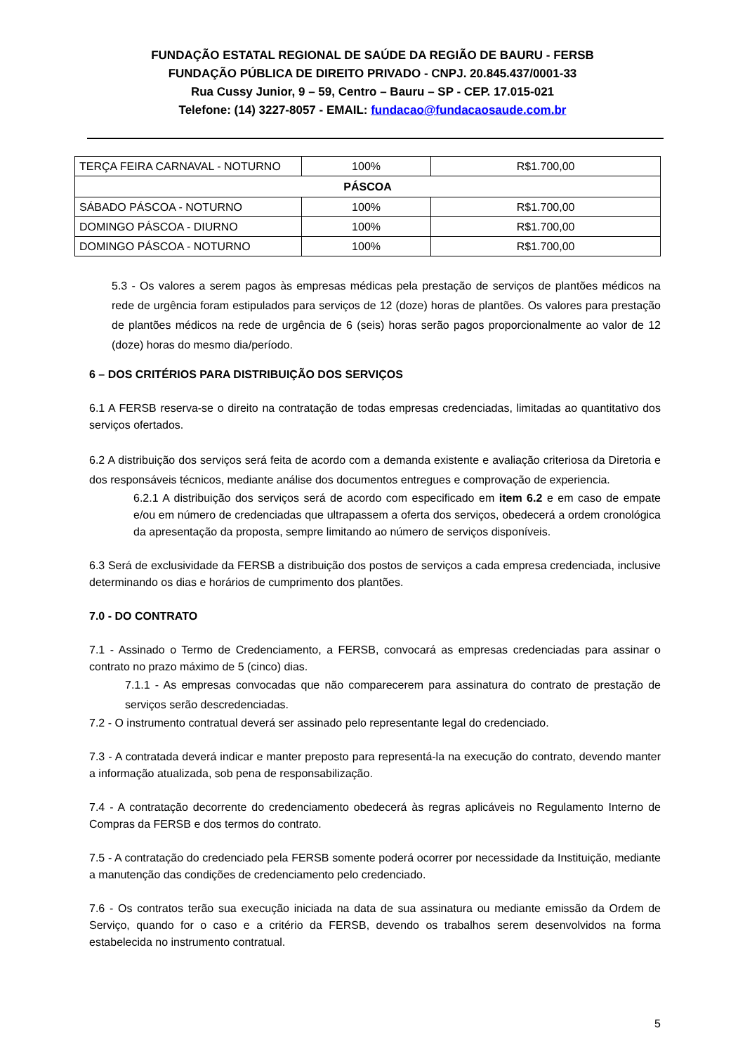FUNDAÇÃO ESTATAL REGIONAL DE SAÚDE DA REGIÃO DE BAURU - FERSB
FUNDAÇÃO PÚBLICA DE DIREITO PRIVADO - CNPJ. 20.845.437/0001-33
Rua Cussy Junior, 9 – 59, Centro – Bauru – SP - CEP. 17.015-021
Telefone: (14) 3227-8057 - EMAIL: fundacao@fundacaosaude.com.br
| TERÇA FEIRA CARNAVAL - NOTURNO | 100% | R$1.700,00 |
| PÁSCOA | | |
| SÁBADO PÁSCOA - NOTURNO | 100% | R$1.700,00 |
| DOMINGO PÁSCOA - DIURNO | 100% | R$1.700,00 |
| DOMINGO PÁSCOA - NOTURNO | 100% | R$1.700,00 |
5.3 - Os valores a serem pagos às empresas médicas pela prestação de serviços de plantões médicos na rede de urgência foram estipulados para serviços de 12 (doze) horas de plantões. Os valores para prestação de plantões médicos na rede de urgência de 6 (seis) horas serão pagos proporcionalmente ao valor de 12 (doze) horas do mesmo dia/período.
6 – DOS CRITÉRIOS PARA DISTRIBUIÇÃO DOS SERVIÇOS
6.1 A FERSB reserva-se o direito na contratação de todas empresas credenciadas, limitadas ao quantitativo dos serviços ofertados.
6.2 A distribuição dos serviços será feita de acordo com a demanda existente e avaliação criteriosa da Diretoria e dos responsáveis técnicos, mediante análise dos documentos entregues e comprovação de experiencia.
6.2.1 A distribuição dos serviços será de acordo com especificado em item 6.2 e em caso de empate e/ou em número de credenciadas que ultrapassem a oferta dos serviços, obedecerá a ordem cronológica da apresentação da proposta, sempre limitando ao número de serviços disponíveis.
6.3 Será de exclusividade da FERSB a distribuição dos postos de serviços a cada empresa credenciada, inclusive determinando os dias e horários de cumprimento dos plantões.
7.0 - DO CONTRATO
7.1 - Assinado o Termo de Credenciamento, a FERSB, convocará as empresas credenciadas para assinar o contrato no prazo máximo de 5 (cinco) dias.
7.1.1 - As empresas convocadas que não comparecerem para assinatura do contrato de prestação de serviços serão descredenciadas.
7.2 - O instrumento contratual deverá ser assinado pelo representante legal do credenciado.
7.3 - A contratada deverá indicar e manter preposto para representá-la na execução do contrato, devendo manter a informação atualizada, sob pena de responsabilização.
7.4 - A contratação decorrente do credenciamento obedecerá às regras aplicáveis no Regulamento Interno de Compras da FERSB e dos termos do contrato.
7.5 - A contratação do credenciado pela FERSB somente poderá ocorrer por necessidade da Instituição, mediante a manutenção das condições de credenciamento pelo credenciado.
7.6 - Os contratos terão sua execução iniciada na data de sua assinatura ou mediante emissão da Ordem de Serviço, quando for o caso e a critério da FERSB, devendo os trabalhos serem desenvolvidos na forma estabelecida no instrumento contratual.
5